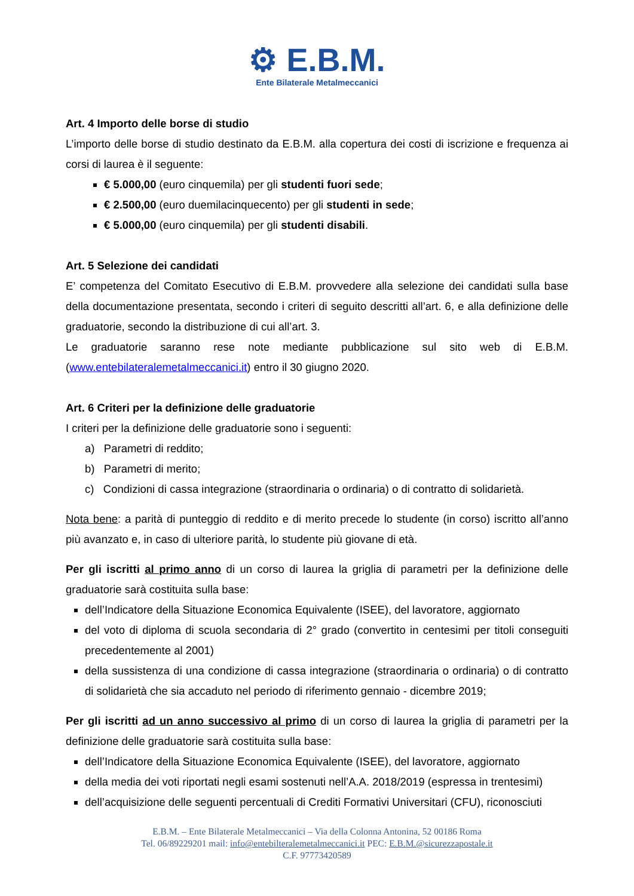⚙ E.B.M.
Ente Bilaterale Metalmeccanici
Art. 4 Importo delle borse di studio
L’importo delle borse di studio destinato da E.B.M. alla copertura dei costi di iscrizione e frequenza ai corsi di laurea è il seguente:
€ 5.000,00 (euro cinquemila) per gli studenti fuori sede;
€ 2.500,00 (euro duemilacinquecento) per gli studenti in sede;
€ 5.000,00 (euro cinquemila) per gli studenti disabili.
Art. 5 Selezione dei candidati
E’ competenza del Comitato Esecutivo di E.B.M. provvedere alla selezione dei candidati sulla base della documentazione presentata, secondo i criteri di seguito descritti all’art. 6, e alla definizione delle graduatorie, secondo la distribuzione di cui all’art. 3.
Le graduatorie saranno rese note mediante pubblicazione sul sito web di E.B.M. (www.entebilateralemetalmeccanici.it) entro il 30 giugno 2020.
Art. 6 Criteri per la definizione delle graduatorie
I criteri per la definizione delle graduatorie sono i seguenti:
a) Parametri di reddito;
b) Parametri di merito;
c) Condizioni di cassa integrazione (straordinaria o ordinaria) o di contratto di solidarietà.
Nota bene: a parità di punteggio di reddito e di merito precede lo studente (in corso) iscritto all’anno più avanzato e, in caso di ulteriore parità, lo studente più giovane di età.
Per gli iscritti al primo anno di un corso di laurea la griglia di parametri per la definizione delle graduatorie sarà costituita sulla base:
dell’Indicatore della Situazione Economica Equivalente (ISEE), del lavoratore, aggiornato
del voto di diploma di scuola secondaria di 2° grado (convertito in centesimi per titoli conseguiti precedentemente al 2001)
della sussistenza di una condizione di cassa integrazione (straordinaria o ordinaria) o di contratto di solidarietà che sia accaduto nel periodo di riferimento gennaio - dicembre 2019;
Per gli iscritti ad un anno successivo al primo di un corso di laurea la griglia di parametri per la definizione delle graduatorie sarà costituita sulla base:
dell’Indicatore della Situazione Economica Equivalente (ISEE), del lavoratore, aggiornato
della media dei voti riportati negli esami sostenuti nell’A.A. 2018/2019 (espressa in trentesimi)
dell’acquisizione delle seguenti percentuali di Crediti Formativi Universitari (CFU), riconosciuti
E.B.M. – Ente Bilaterale Metalmeccanici – Via della Colonna Antonina, 52 00186 Roma
Tel. 06/89229201 mail: info@entebilteralemetalmeccanici.it PEC: E.B.M.@sicurezzapostale.it
C.F. 97773420589